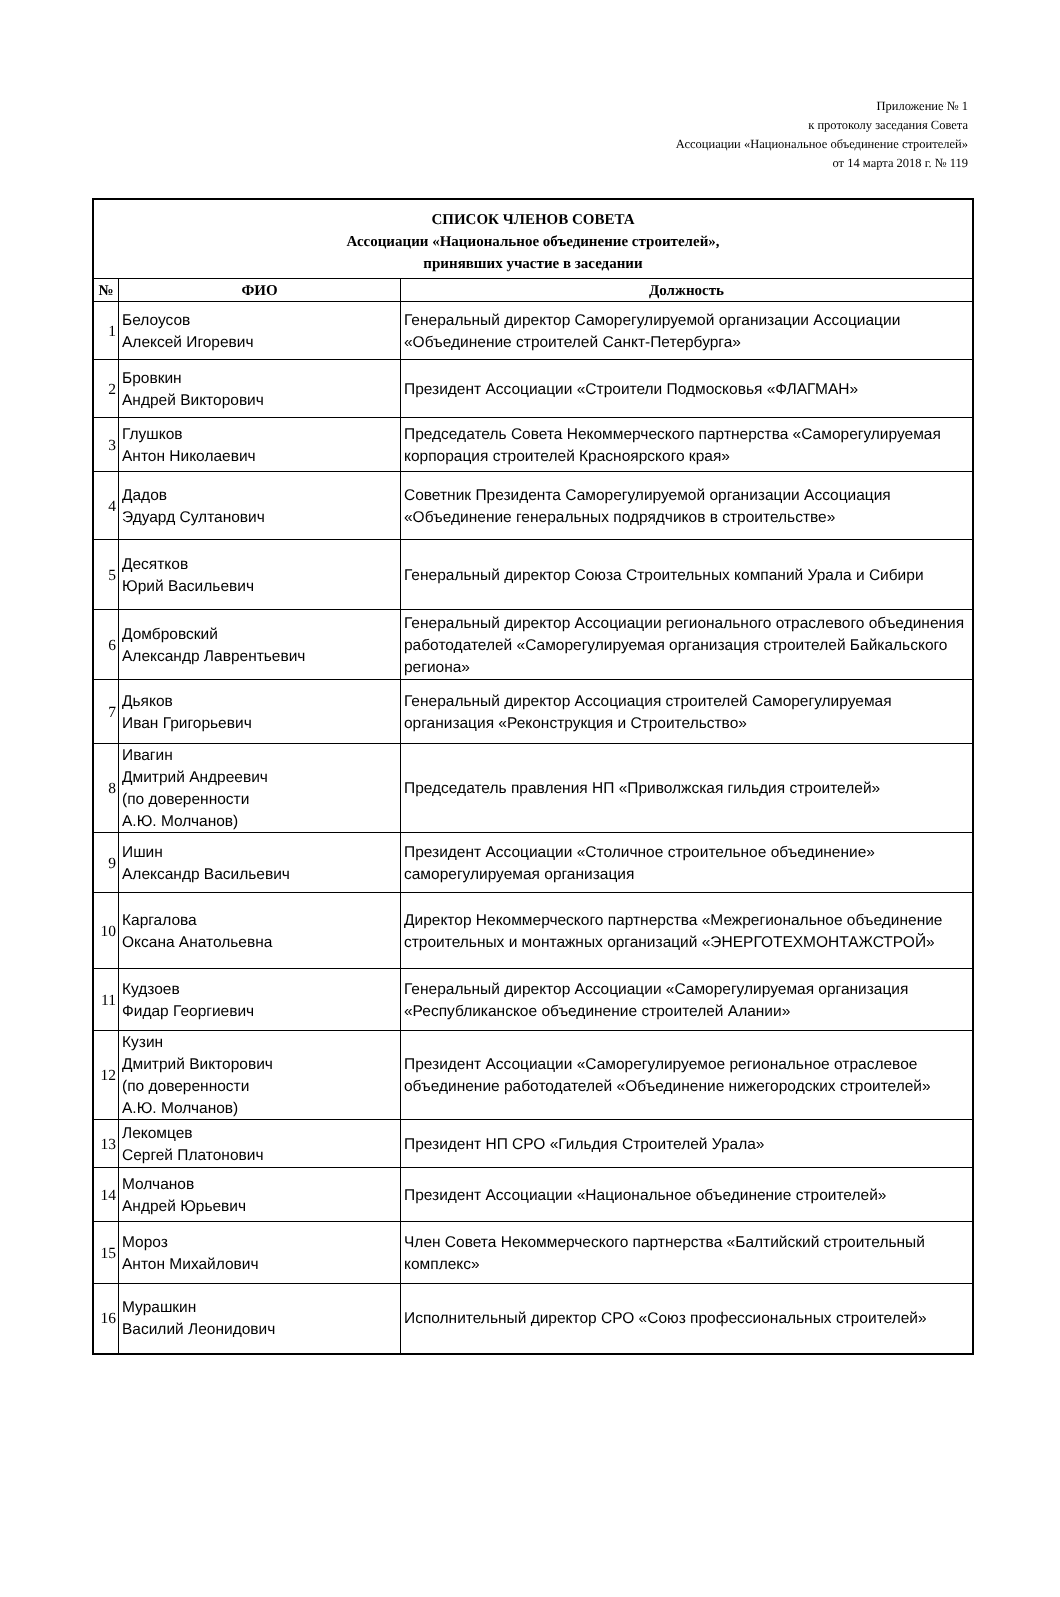Приложение № 1
к протоколу заседания Совета
Ассоциации «Национальное объединение строителей»
от 14 марта 2018 г. № 119
| СПИСОК ЧЛЕНОВ СОВЕТА Ассоциации «Национальное объединение строителей», принявших участие в заседании | | |
| № | ФИО | Должность |
| 1 | Белоусов Алексей Игоревич | Генеральный директор Саморегулируемой организации Ассоциации «Объединение строителей Санкт-Петербурга» |
| 2 | Бровкин Андрей Викторович | Президент Ассоциации «Строители Подмосковья «ФЛАГМАН» |
| 3 | Глушков Антон Николаевич | Председатель Совета Некоммерческого партнерства «Саморегулируемая корпорация строителей Красноярского края» |
| 4 | Дадов Эдуард Султанович | Советник Президента Саморегулируемой организации Ассоциация «Объединение генеральных подрядчиков в строительстве» |
| 5 | Десятков Юрий Васильевич | Генеральный директор Союза Строительных компаний Урала и Сибири |
| 6 | Домбровский Александр Лаврентьевич | Генеральный директор Ассоциации регионального отраслевого объединения работодателей «Саморегулируемая организация строителей Байкальского региона» |
| 7 | Дьяков Иван Григорьевич | Генеральный директор Ассоциация строителей Саморегулируемая организация «Реконструкция и Строительство» |
| 8 | Ивагин Дмитрий Андреевич (по доверенности А.Ю. Молчанов) | Председатель правления НП «Приволжская гильдия строителей» |
| 9 | Ишин Александр Васильевич | Президент Ассоциации «Столичное строительное объединение» саморегулируемая организация |
| 10 | Каргалова Оксана Анатольевна | Директор Некоммерческого партнерства «Межрегиональное объединение строительных и монтажных организаций «ЭНЕРГОТЕХМОНТАЖСТРОЙ» |
| 11 | Кудзоев Фидар Георгиевич | Генеральный директор Ассоциации «Саморегулируемая организация «Республиканское объединение строителей Алании» |
| 12 | Кузин Дмитрий Викторович (по доверенности А.Ю. Молчанов) | Президент Ассоциации «Саморегулируемое региональное отраслевое объединение работодателей «Объединение нижегородских строителей» |
| 13 | Лекомцев Сергей Платонович | Президент НП СРО «Гильдия Строителей Урала» |
| 14 | Молчанов Андрей Юрьевич | Президент Ассоциации «Национальное объединение строителей» |
| 15 | Мороз Антон Михайлович | Член Совета Некоммерческого партнерства «Балтийский строительный комплекс» |
| 16 | Мурашкин Василий Леонидович | Исполнительный директор СРО «Союз профессиональных строителей» |